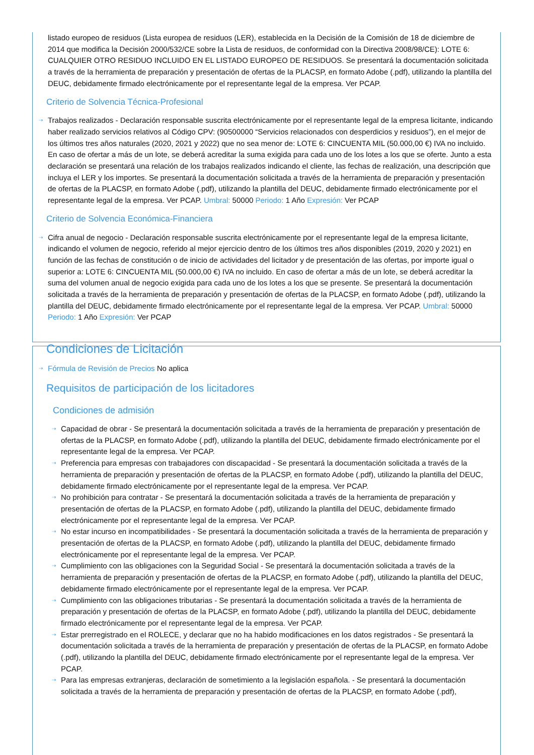listado europeo de residuos (Lista europea de residuos (LER), establecida en la Decisión de la Comisión de 18 de diciembre de 2014 que modifica la Decisión 2000/532/CE sobre la Lista de residuos, de conformidad con la Directiva 2008/98/CE): LOTE 6: CUALQUIER OTRO RESIDUO INCLUIDO EN EL LISTADO EUROPEO DE RESIDUOS. Se presentará la documentación solicitada a través de la herramienta de preparación y presentación de ofertas de la PLACSP, en formato Adobe (.pdf), utilizando la plantilla del DEUC, debidamente firmado electrónicamente por el representante legal de la empresa. Ver PCAP.
Criterio de Solvencia Técnica-Profesional
⇢ Trabajos realizados - Declaración responsable suscrita electrónicamente por el representante legal de la empresa licitante, indicando haber realizado servicios relativos al Código CPV: (90500000 “Servicios relacionados con desperdicios y residuos”), en el mejor de los últimos tres años naturales (2020, 2021 y 2022) que no sea menor de: LOTE 6: CINCUENTA MIL (50.000,00 €) IVA no incluido. En caso de ofertar a más de un lote, se deberá acreditar la suma exigida para cada uno de los lotes a los que se oferte. Junto a esta declaración se presentará una relación de los trabajos realizados indicando el cliente, las fechas de realización, una descripción que incluya el LER y los importes. Se presentará la documentación solicitada a través de la herramienta de preparación y presentación de ofertas de la PLACSP, en formato Adobe (.pdf), utilizando la plantilla del DEUC, debidamente firmado electrónicamente por el representante legal de la empresa. Ver PCAP. Umbral: 50000 Periodo: 1 Año Expresión: Ver PCAP
Criterio de Solvencia Económica-Financiera
⇢ Cifra anual de negocio - Declaración responsable suscrita electrónicamente por el representante legal de la empresa licitante, indicando el volumen de negocio, referido al mejor ejercicio dentro de los últimos tres años disponibles (2019, 2020 y 2021) en función de las fechas de constitución o de inicio de actividades del licitador y de presentación de las ofertas, por importe igual o superior a: LOTE 6: CINCUENTA MIL (50.000,00 €) IVA no incluido. En caso de ofertar a más de un lote, se deberá acreditar la suma del volumen anual de negocio exigida para cada uno de los lotes a los que se presente. Se presentará la documentación solicitada a través de la herramienta de preparación y presentación de ofertas de la PLACSP, en formato Adobe (.pdf), utilizando la plantilla del DEUC, debidamente firmado electrónicamente por el representante legal de la empresa. Ver PCAP. Umbral: 50000 Periodo: 1 Año Expresión: Ver PCAP
Condiciones de Licitación
⇢ Fórmula de Revisión de Precios No aplica
Requisitos de participación de los licitadores
Condiciones de admisión
⇢ Capacidad de obrar - Se presentará la documentación solicitada a través de la herramienta de preparación y presentación de ofertas de la PLACSP, en formato Adobe (.pdf), utilizando la plantilla del DEUC, debidamente firmado electrónicamente por el representante legal de la empresa. Ver PCAP.
⇢ Preferencia para empresas con trabajadores con discapacidad - Se presentará la documentación solicitada a través de la herramienta de preparación y presentación de ofertas de la PLACSP, en formato Adobe (.pdf), utilizando la plantilla del DEUC, debidamente firmado electrónicamente por el representante legal de la empresa. Ver PCAP.
⇢ No prohibición para contratar - Se presentará la documentación solicitada a través de la herramienta de preparación y presentación de ofertas de la PLACSP, en formato Adobe (.pdf), utilizando la plantilla del DEUC, debidamente firmado electrónicamente por el representante legal de la empresa. Ver PCAP.
⇢ No estar incurso en incompatibilidades - Se presentará la documentación solicitada a través de la herramienta de preparación y presentación de ofertas de la PLACSP, en formato Adobe (.pdf), utilizando la plantilla del DEUC, debidamente firmado electrónicamente por el representante legal de la empresa. Ver PCAP.
⇢ Cumplimiento con las obligaciones con la Seguridad Social - Se presentará la documentación solicitada a través de la herramienta de preparación y presentación de ofertas de la PLACSP, en formato Adobe (.pdf), utilizando la plantilla del DEUC, debidamente firmado electrónicamente por el representante legal de la empresa. Ver PCAP.
⇢ Cumplimiento con las obligaciones tributarias - Se presentará la documentación solicitada a través de la herramienta de preparación y presentación de ofertas de la PLACSP, en formato Adobe (.pdf), utilizando la plantilla del DEUC, debidamente firmado electrónicamente por el representante legal de la empresa. Ver PCAP.
⇢ Estar prerregistrado en el ROLECE, y declarar que no ha habido modificaciones en los datos registrados - Se presentará la documentación solicitada a través de la herramienta de preparación y presentación de ofertas de la PLACSP, en formato Adobe (.pdf), utilizando la plantilla del DEUC, debidamente firmado electrónicamente por el representante legal de la empresa. Ver PCAP.
⇢ Para las empresas extranjeras, declaración de sometimiento a la legislación española. - Se presentará la documentación solicitada a través de la herramienta de preparación y presentación de ofertas de la PLACSP, en formato Adobe (.pdf),